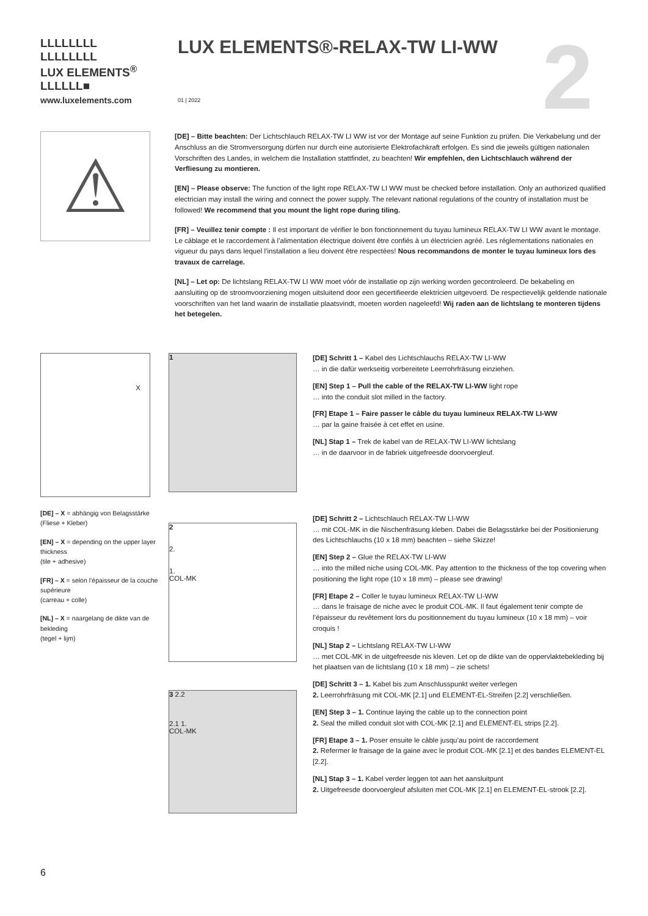LLLLLLLL
LLLLLLLL
LUX ELEMENTS<sup>®</sup>
LLLLLL■
www.luxelements.com
LUX ELEMENTS®-RELAX-TW LI-WW
01 | 2022
2
⚠
[DE] – Bitte beachten: Der Lichtschlauch RELAX-TW LI WW ist vor der Montage auf seine Funktion zu prüfen. Die Verkabelung und der Anschluss an die Stromversorgung dürfen nur durch eine autorisierte Elektrofachkraft erfolgen. Es sind die jeweils gültigen nationalen Vorschriften des Landes, in welchem die Installation stattfindet, zu beachten! Wir empfehlen, den Lichtschlauch während der Verfliesung zu montieren.
[EN] – Please observe: The function of the light rope RELAX-TW LI WW must be checked before installation. Only an authorized qualified electrician may install the wiring and connect the power supply. The relevant national regulations of the country of installation must be followed! We recommend that you mount the light rope during tiling.
[FR] – Veuillez tenir compte : Il est important de vérifier le bon fonctionnement du tuyau lumineux RELAX-TW LI WW avant le montage. Le câblage et le raccordement à l’alimentation électrique doivent être confiés à un électricien agréé. Les réglementations nationales en vigueur du pays dans lequel l’installation a lieu doivent être respectées! Nous recommandons de monter le tuyau lumineux lors des travaux de carrelage.
[NL] – Let op: De lichtslang RELAX-TW LI WW moet vóór de installatie op zijn werking worden gecontroleerd. De bekabeling en aansluiting op de stroomvoorziening mogen uitsluitend door een gecertifieerde elektricien uitgevoerd. De respectievelijk geldende nationale voorschriften van het land waarin de installatie plaatsvindt, moeten worden nageleefd! Wij raden aan de lichtslang te monteren tijdens het betegelen.
X
[DE] – X = abhängig von Belagsstärke
(Fliese + Kleber)
[EN] – X = depending on the upper layer thickness
(tile + adhesive)
[FR] – X = selon l’épaisseur de la couche supérieure
(carreau + colle)
[NL] – X = naargelang de dikte van de bekleding
(tegel + lijm)
1
2
2.
1.
COL-MK
3 2.2
2.1 1.
COL-MK
[DE] Schritt 1 – Kabel des Lichtschlauchs RELAX-TW LI-WW
… in die dafür werkseitig vorbereitete Leerrohrfräsung einziehen.
[EN] Step 1 – Pull the cable of the RELAX-TW LI-WW light rope
… into the conduit slot milled in the factory.
[FR] Etape 1 – Faire passer le câble du tuyau lumineux RELAX-TW LI-WW
… par la gaine fraisée à cet effet en usine.
[NL] Stap 1 – Trek de kabel van de RELAX-TW LI-WW lichtslang
… in de daarvoor in de fabriek uitgefreesde doorvoergleuf.
[DE] Schritt 2 – Lichtschlauch RELAX-TW LI-WW
… mit COL-MK in die Nischenfräsung kleben. Dabei die Belagsstärke bei der Positionierung des Lichtschlauchs (10 x 18 mm) beachten – siehe Skizze!
[EN] Step 2 – Glue the RELAX-TW LI-WW
… into the milled niche using COL-MK. Pay attention to the thickness of the top covering when positioning the light rope (10 x 18 mm) – please see drawing!
[FR] Etape 2 – Coller le tuyau lumineux RELAX-TW LI-WW
… dans le fraisage de niche avec le produit COL-MK. Il faut également tenir compte de l’épaisseur du revêtement lors du positionnement du tuyau lumineux (10 x 18 mm) – voir croquis !
[NL] Stap 2 – Lichtslang RELAX-TW LI-WW
… met COL-MK in de uitgefreesde nis kleven. Let op de dikte van de oppervlaktebekleding bij het plaatsen van de lichtslang (10 x 18 mm) – zie schets!
[DE] Schritt 3 – 1. Kabel bis zum Anschlusspunkt weiter verlegen
2. Leerrohrfräsung mit COL-MK [2.1] und ELEMENT-EL-Streifen [2.2] verschließen.
[EN] Step 3 – 1. Continue laying the cable up to the connection point
2. Seal the milled conduit slot with COL-MK [2.1] and ELEMENT-EL strips [2.2].
[FR] Etape 3 – 1. Poser ensuite le câble jusqu’au point de raccordement
2. Refermer le fraisage de la gaine avec le produit COL-MK [2.1] et des bandes ELEMENT-EL [2.2].
[NL] Stap 3 – 1. Kabel verder leggen tot aan het aansluitpunt
2. Uitgefreesde doorvoergleuf afsluiten met COL-MK [2.1] en ELEMENT-EL-strook [2.2].
6